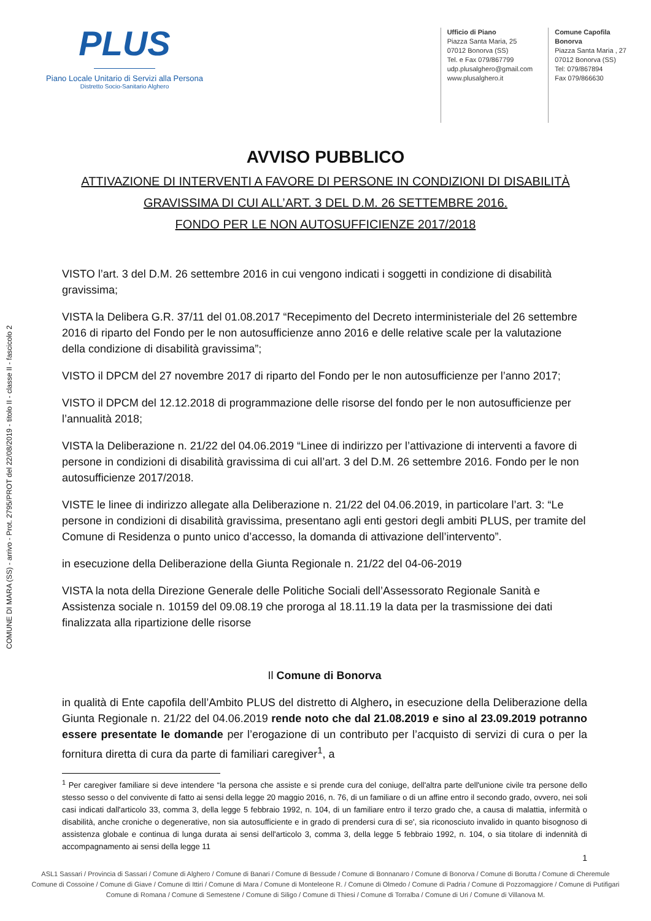COMUNE DI MARA (SS) - arrivo - Prot. 2795/PROT del 22/08/2019 - titolo II - classe II - fascicolo 2
PLUS
Piano Locale Unitario di Servizi alla Persona
Distretto Socio-Sanitario Alghero
Ufficio di Piano
Piazza Santa Maria, 25
07012 Bonorva (SS)
Tel. e Fax 079/867799
udp.plusalghero@gmail.com
www.plusalghero.it
Comune Capofila
Bonorva
Piazza Santa Maria , 27
07012 Bonorva (SS)
Tel: 079/867894
Fax 079/866630
AVVISO PUBBLICO
ATTIVAZIONE DI INTERVENTI A FAVORE DI PERSONE IN CONDIZIONI DI DISABILITÀ
GRAVISSIMA DI CUI ALL’ART. 3 DEL D.M. 26 SETTEMBRE 2016.
FONDO PER LE NON AUTOSUFFICIENZE 2017/2018
VISTO l’art. 3 del D.M. 26 settembre 2016 in cui vengono indicati i soggetti in condizione di disabilità gravissima;
VISTA la Delibera G.R. 37/11 del 01.08.2017 “Recepimento del Decreto interministeriale del 26 settembre 2016 di riparto del Fondo per le non autosufficienze anno 2016 e delle relative scale per la valutazione della condizione di disabilità gravissima”;
VISTO il DPCM del 27 novembre 2017 di riparto del Fondo per le non autosufficienze per l’anno 2017;
VISTO il DPCM del 12.12.2018 di programmazione delle risorse del fondo per le non autosufficienze per l’annualità 2018;
VISTA la Deliberazione n. 21/22 del 04.06.2019 “Linee di indirizzo per l’attivazione di interventi a favore di persone in condizioni di disabilità gravissima di cui all’art. 3 del D.M. 26 settembre 2016. Fondo per le non autosufficienze 2017/2018.
VISTE le linee di indirizzo allegate alla Deliberazione n. 21/22 del 04.06.2019, in particolare l’art. 3: “Le persone in condizioni di disabilità gravissima, presentano agli enti gestori degli ambiti PLUS, per tramite del Comune di Residenza o punto unico d’accesso, la domanda di attivazione dell’intervento”.
in esecuzione della Deliberazione della Giunta Regionale n. 21/22 del 04-06-2019
VISTA la nota della Direzione Generale delle Politiche Sociali dell’Assessorato Regionale Sanità e Assistenza sociale n. 10159 del 09.08.19 che proroga al 18.11.19 la data per la trasmissione dei dati finalizzata alla ripartizione delle risorse
Il Comune di Bonorva
in qualità di Ente capofila dell’Ambito PLUS del distretto di Alghero, in esecuzione della Deliberazione della Giunta Regionale n. 21/22 del 04.06.2019 rende noto che dal 21.08.2019 e sino al 23.09.2019 potranno essere presentate le domande per l’erogazione di un contributo per l’acquisto di servizi di cura o per la fornitura diretta di cura da parte di familiari caregiver<sup>1</sup>, a
<sup>1</sup> Per caregiver familiare si deve intendere “la persona che assiste e si prende cura del coniuge, dell'altra parte dell'unione civile tra persone dello stesso sesso o del convivente di fatto ai sensi della legge 20 maggio 2016, n. 76, di un familiare o di un affine entro il secondo grado, ovvero, nei soli casi indicati dall'articolo 33, comma 3, della legge 5 febbraio 1992, n. 104, di un familiare entro il terzo grado che, a causa di malattia, infermità o disabilità, anche croniche o degenerative, non sia autosufficiente e in grado di prendersi cura di se', sia riconosciuto invalido in quanto bisognoso di assistenza globale e continua di lunga durata ai sensi dell'articolo 3, comma 3, della legge 5 febbraio 1992, n. 104, o sia titolare di indennità di accompagnamento ai sensi della legge 11
1
ASL1 Sassari / Provincia di Sassari / Comune di Alghero / Comune di Banari / Comune di Bessude / Comune di Bonnanaro / Comune di Bonorva / Comune di Borutta / Comune di Cheremule
Comune di Cossoine / Comune di Giave / Comune di Ittiri / Comune di Mara / Comune di Monteleone R. / Comune di Olmedo / Comune di Padria / Comune di Pozzomaggiore / Comune di Putifigari
Comune di Romana / Comune di Semestene / Comune di Siligo / Comune di Thiesi / Comune di Torralba / Comune di Uri / Comune di Villanova M.